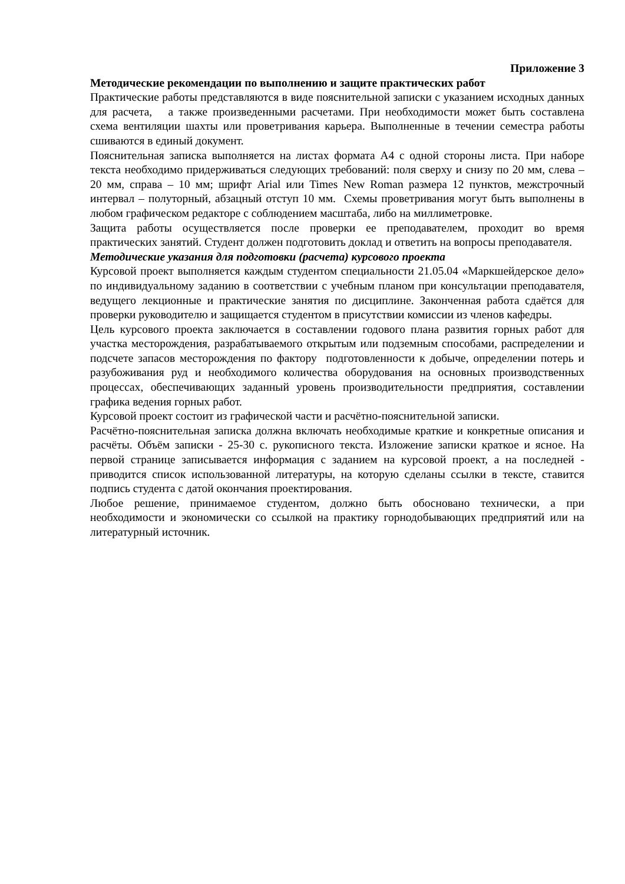Приложение 3
Методические рекомендации по выполнению и защите практических работ
Практические работы представляются в виде пояснительной записки с указанием исходных данных для расчета, а также произведенными расчетами. При необходимости может быть составлена схема вентиляции шахты или проветривания карьера. Выполненные в течении семестра работы сшиваются в единый документ.
Пояснительная записка выполняется на листах формата А4 с одной стороны листа. При наборе текста необходимо придерживаться следующих требований: поля сверху и снизу по 20 мм, слева – 20 мм, справа – 10 мм; шрифт Arial или Times New Roman размера 12 пунктов, межстрочный интервал – полуторный, абзацный отступ 10 мм. Схемы проветривания могут быть выполнены в любом графическом редакторе с соблюдением масштаба, либо на миллиметровке.
Защита работы осуществляется после проверки ее преподавателем, проходит во время практических занятий. Студент должен подготовить доклад и ответить на вопросы преподавателя.
Методические указания для подготовки (расчета) курсового проекта
Курсовой проект выполняется каждым студентом специальности 21.05.04 «Маркшейдерское дело» по индивидуальному заданию в соответствии с учебным планом при консультации преподавателя, ведущего лекционные и практические занятия по дисциплине. Законченная работа сдаётся для проверки руководителю и защищается студентом в присутствии комиссии из членов кафедры.
Цель курсового проекта заключается в составлении годового плана развития горных работ для участка месторождения, разрабатываемого открытым или подземным способами, распределении и подсчете запасов месторождения по фактору подготовленности к добыче, определении потерь и разубоживания руд и необходимого количества оборудования на основных производственных процессах, обеспечивающих заданный уровень производительности предприятия, составлении графика ведения горных работ.
Курсовой проект состоит из графической части и расчётно-пояснительной записки.
Расчётно-пояснительная записка должна включать необходимые краткие и конкретные описания и расчёты. Объём записки - 25-30 с. рукописного текста. Изложение записки краткое и ясное. На первой странице записывается информация с заданием на курсовой проект, а на последней - приводится список использованной литературы, на которую сделаны ссылки в тексте, ставится подпись студента с датой окончания проектирования.
Любое решение, принимаемое студентом, должно быть обосновано технически, а при необходимости и экономически со ссылкой на практику горнодобывающих предприятий или на литературный источник.